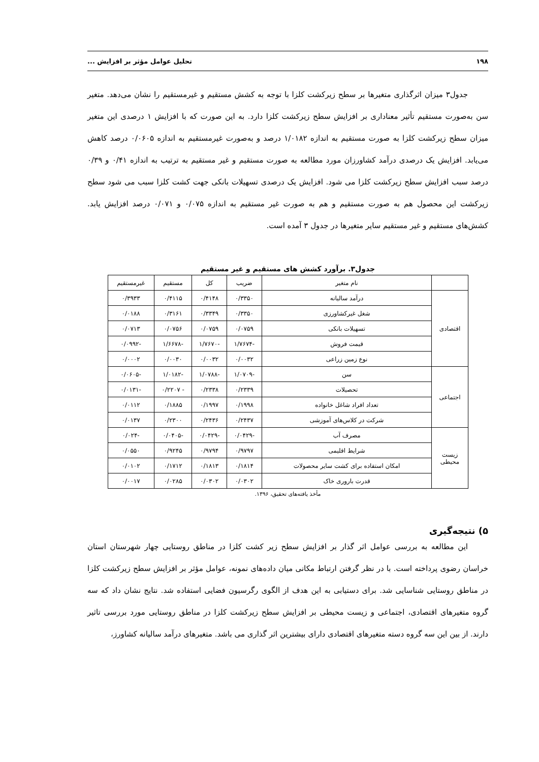۱۹۸ تحلیل عوامل مؤثر بر افزایش ...
جدول۳ میزان اثرگذاری متغیرها بر سطح زیرکشت کلزا با توجه به کشش مستقیم و غیرمستقیم را نشان می‌دهد. متغیر سن به‌صورت مستقیم تأثیر معناداری بر افزایش سطح زیرکشت کلزا دارد. به این صورت که با افزایش ۱ درصدی این متغیر میزان سطح زیرکشت کلزا به صورت مستقیم به اندازه ۱/۰۱۸۲ درصد و به‌صورت غیرمستقیم به اندازه ۰/۰۶۰۵ درصد کاهش می‌یابد. افزایش یک درصدی درآمد کشاورزان مورد مطالعه به صورت مستقیم و غیر مستقیم به ترتیب به اندازه ۰/۴۱ و ۰/۳۹ درصد سبب افزایش سطح زیرکشت کلزا می شود. افزایش یک درصدی تسهیلات بانکی جهت کشت کلزا سبب می شود سطح زیرکشت این محصول هم به صورت مستقیم و هم به صورت غیر مستقیم به اندازه ۰/۰۷۵ و ۰/۰۷۱ درصد افزایش یابد. کشش‌های مستقیم و غیر مستقیم سایر متغیرها در جدول ۳ آمده است.
جدول۳. برآورد کشش های مستقیم و غیر مستقیم
| | نام متغیر | ضریب | کل | مستقیم | غیرمستقیم |
| --- | --- | --- | --- | --- | --- |
| اقتصادی | درآمد سالیانه | ۰/۳۳۵۰ | ۰/۴۱۴۸ | ۰/۴۱۱۵ | ۰/۳۹۳۳ |
| | شغل غیرکشاورزی | ۰/۳۳۵۰ | ۰/۳۳۴۹ | ۰/۳۱۶۱ | ۰/۰۱۸۸ |
| | تسهیلات بانکی | ۰/۰۷۵۹ | ۰/۰۷۵۹ | ۰/۰۷۵۶ | ۰/۰۷۱۳ |
| | قیمت فروش | -۱/۷۶۷۴ | -۱/۷۶۷۰ | -۱/۶۶۷۸ | -۰/۰۹۹۲ |
| | نوع زمین زراعی | ۰/۰۰۳۲ | ۰/۰۰۳۲ | ۰/۰۰۳۰ | ۰/۰۰۰۲ |
| اجتماعی | سن | -۱/۰۷۰۹ | -۱/۰۷۸۸ | -۱/۰۱۸۲ | -۰/۰۶۰۵ |
| | تحصیلات | ۰/۲۳۳۹ | ۰/۲۳۳۸ | - ۰/۲۲۰۷ | -۰/۰۱۳۱ |
| | تعداد افراد شاغل خانواده | ۰/۱۹۹۸ | ۰/۱۹۹۷ | ۰/۱۸۸۵ | ۰/۰۱۱۲ |
| | شرکت در کلاس‌های آموزشی | ۰/۲۴۳۷ | ۰/۲۴۳۶ | ۰/۲۳۰۰ | ۰/۰۱۳۷ |
| زیست محیطی | مصرف آب | -۰/۰۴۲۹ | -۰/۰۴۲۹ | -۰/۰۴۰۵ | -۰/۰۲۴ |
| | شرایط اقلیمی | ۰/۹۷۹۷ | ۰/۹۷۹۴ | ۰/۹۲۴۵ | ۰/۰۵۵۰ |
| | امکان استفاده برای کشت سایر محصولات | ۰/۱۸۱۴ | ۰/۱۸۱۳ | ۰/۱۷۱۲ | ۰/۰۱۰۲ |
| | قدرت باروری خاک | ۰/۰۳۰۲ | ۰/۰۳۰۲ | ۰/۰۲۸۵ | ۰/۰۰۱۷ |
مأخذ یافته‌های تحقیق، ۱۳۹۶.
۵) نتیجه‌گیری
این مطالعه به بررسی عوامل اثر گذار بر افزایش سطح زیر کشت کلزا در مناطق روستایی چهار شهرستان استان خراسان رضوی پرداخته است. با در نظر گرفتن ارتباط مکانی میان داده‌های نمونه، عوامل مؤثر بر افزایش سطح زیرکشت کلزا در مناطق روستایی شناسایی شد. برای دستیابی به این هدف از الگوی رگرسیون فضایی استفاده شد. نتایج نشان داد که سه گروه متغیرهای اقتصادی، اجتماعی و زیست محیطی بر افزایش سطح زیرکشت کلزا در مناطق روستایی مورد بررسی تاثیر دارند. از بین این سه گروه دسته متغیرهای اقتصادی دارای بیشترین اثر گذاری می باشد. متغیرهای درآمد سالیانه کشاورز،